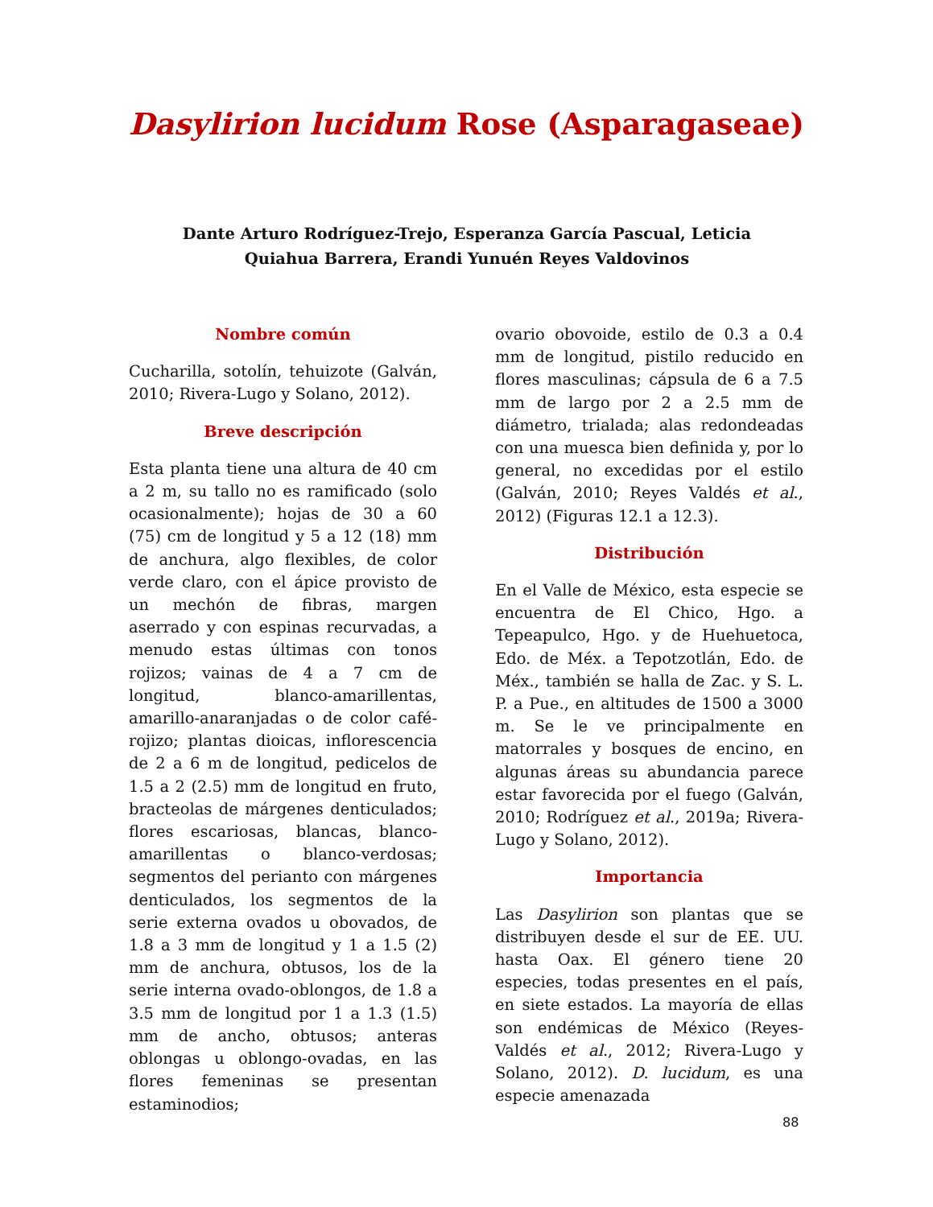Dasylirion lucidum Rose (Asparagaseae)
Dante Arturo Rodríguez-Trejo, Esperanza García Pascual, Leticia Quiahua Barrera, Erandi Yunuén Reyes Valdovinos
Nombre común
Cucharilla, sotolín, tehuizote (Galván, 2010; Rivera-Lugo y Solano, 2012).
Breve descripción
Esta planta tiene una altura de 40 cm a 2 m, su tallo no es ramificado (solo ocasionalmente); hojas de 30 a 60 (75) cm de longitud y 5 a 12 (18) mm de anchura, algo flexibles, de color verde claro, con el ápice provisto de un mechón de fibras, margen aserrado y con espinas recurvadas, a menudo estas últimas con tonos rojizos; vainas de 4 a 7 cm de longitud, blanco-amarillentas, amarillo-anaranjadas o de color café-rojizo; plantas dioicas, inflorescencia de 2 a 6 m de longitud, pedicelos de 1.5 a 2 (2.5) mm de longitud en fruto, bracteolas de márgenes denticulados; flores escariosas, blancas, blanco-amarillentas o blanco-verdosas; segmentos del perianto con márgenes denticulados, los segmentos de la serie externa ovados u obovados, de 1.8 a 3 mm de longitud y 1 a 1.5 (2) mm de anchura, obtusos, los de la serie interna ovado-oblongos, de 1.8 a 3.5 mm de longitud por 1 a 1.3 (1.5) mm de ancho, obtusos; anteras oblongas u oblongo-ovadas, en las flores femeninas se presentan estaminodios;
ovario obovoide, estilo de 0.3 a 0.4 mm de longitud, pistilo reducido en flores masculinas; cápsula de 6 a 7.5 mm de largo por 2 a 2.5 mm de diámetro, trialada; alas redondeadas con una muesca bien definida y, por lo general, no excedidas por el estilo (Galván, 2010; Reyes Valdés et al., 2012) (Figuras 12.1 a 12.3).
Distribución
En el Valle de México, esta especie se encuentra de El Chico, Hgo. a Tepeapulco, Hgo. y de Huehuetoca, Edo. de Méx. a Tepotzotlán, Edo. de Méx., también se halla de Zac. y S. L. P. a Pue., en altitudes de 1500 a 3000 m. Se le ve principalmente en matorrales y bosques de encino, en algunas áreas su abundancia parece estar favorecida por el fuego (Galván, 2010; Rodríguez et al., 2019a; Rivera-Lugo y Solano, 2012).
Importancia
Las Dasylirion son plantas que se distribuyen desde el sur de EE. UU. hasta Oax. El género tiene 20 especies, todas presentes en el país, en siete estados. La mayoría de ellas son endémicas de México (Reyes-Valdés et al., 2012; Rivera-Lugo y Solano, 2012). D. lucidum, es una especie amenazada
88